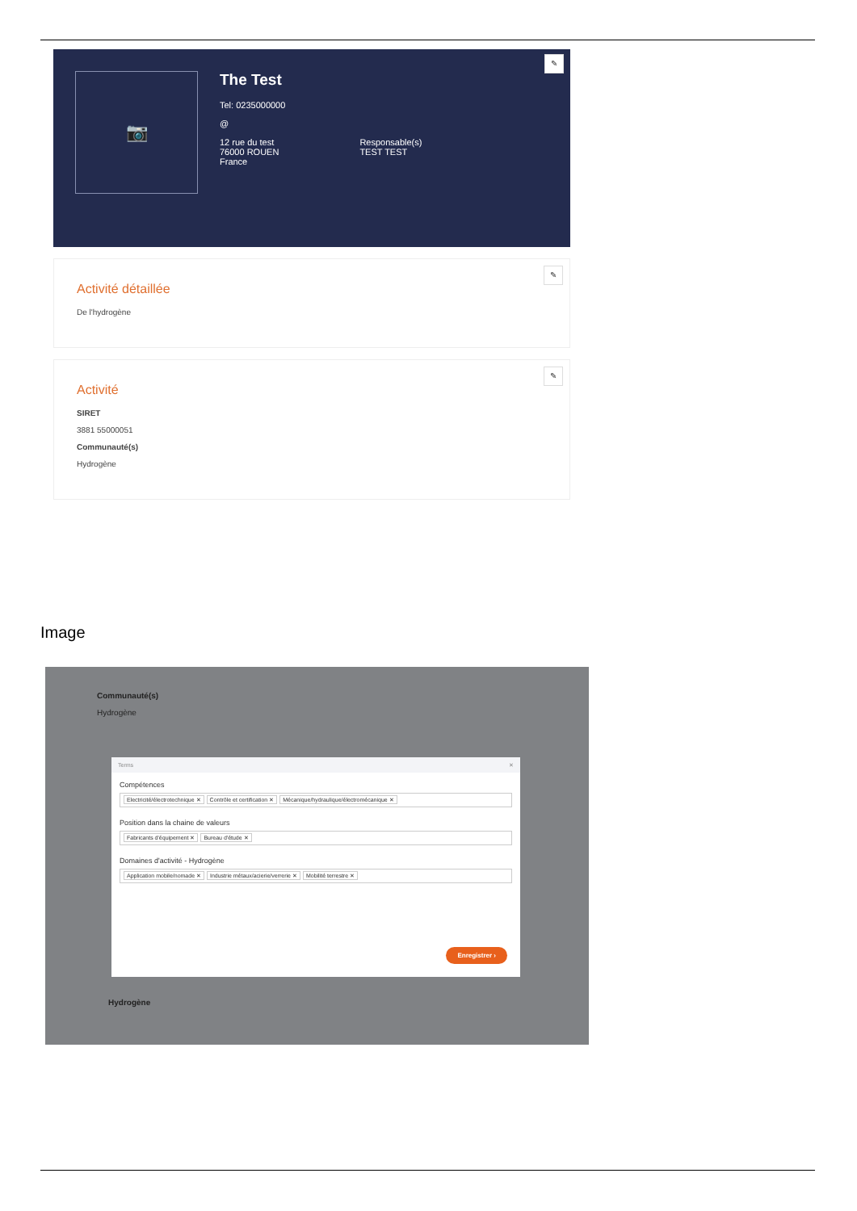📷
The Test
Tel: 0235000000
@
12 rue du test
76000 ROUEN
France
Responsable(s)
TEST TEST
✎
Activité détaillée
De l'hydrogène
✎
Activité
SIRET
3881 55000051
Communauté(s)
Hydrogène
✎
Image
Communauté(s)
Hydrogène
Terms ✕
Compétences
Electricité/électrotechnique ✕ Contrôle et certification ✕ Mécanique/hydraulique/électromécanique ✕
Position dans la chaine de valeurs
Fabricants d'équipement ✕ Bureau d'étude ✕
Domaines d'activité - Hydrogène
Application mobile/nomade ✕ Industrie métaux/acierie/verrerie ✕ Mobilité terrestre ✕
Enregistrer ›
Hydrogène